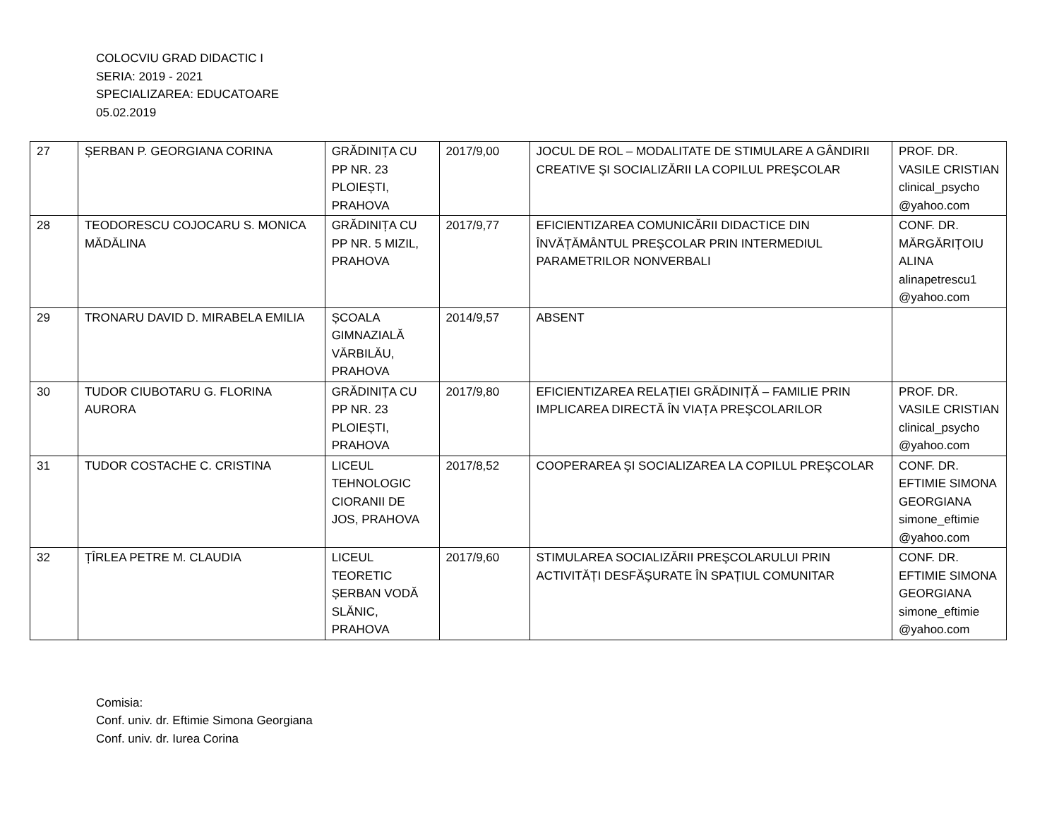COLOCVIU GRAD DIDACTIC I
SERIA: 2019 - 2021
SPECIALIZAREA: EDUCATOARE
05.02.2019
| 27 | ȘERBAN P. GEORGIANA CORINA | GRĂDINIȚA CU PP NR. 23 PLOIEȘTI, PRAHOVA | 2017/9,00 | JOCUL DE ROL – MODALITATE DE STIMULARE A GÂNDIRII CREATIVE ŞI SOCIALIZĂRII LA COPILUL PREŞCOLAR | PROF. DR. VASILE CRISTIAN clinical_psycho @yahoo.com |
| 28 | TEODORESCU COJOCARU S. MONICA MĂDĂLINA | GRĂDINIȚA CU PP NR. 5 MIZIL, PRAHOVA | 2017/9,77 | EFICIENTIZAREA COMUNICĂRII DIDACTICE DIN ÎNVĂȚĂMÂNTUL PREŞCOLAR PRIN INTERMEDIUL PARAMETRILOR NONVERBALI | CONF. DR. MĂRGĂRIȚOIU ALINA alinapetrescu1 @yahoo.com |
| 29 | TRONARU DAVID D. MIRABELA EMILIA | ȘCOALA GIMNAZIALĂ VĂRBILĂU, PRAHOVA | 2014/9,57 | ABSENT | |
| 30 | TUDOR CIUBOTARU G. FLORINA AURORA | GRĂDINIȚA CU PP NR. 23 PLOIEȘTI, PRAHOVA | 2017/9,80 | EFICIENTIZAREA RELAȚIEI GRĂDINIȚĂ – FAMILIE PRIN IMPLICAREA DIRECTĂ ÎN VIAȚA PREŞCOLARILOR | PROF. DR. VASILE CRISTIAN clinical_psycho @yahoo.com |
| 31 | TUDOR COSTACHE C. CRISTINA | LICEUL TEHNOLOGIC CIORANII DE JOS, PRAHOVA | 2017/8,52 | COOPERAREA ŞI SOCIALIZAREA LA COPILUL PREŞCOLAR | CONF. DR. EFTIMIE SIMONA GEORGIANA simone_eftimie @yahoo.com |
| 32 | ȚÎRLEA PETRE M. CLAUDIA | LICEUL TEORETIC ȘERBAN VODĂ SLĂNIC, PRAHOVA | 2017/9,60 | STIMULAREA SOCIALIZĂRII PREŞCOLARULUI PRIN ACTIVITĂȚI DESFĂŞURATE ÎN SPAȚIUL COMUNITAR | CONF. DR. EFTIMIE SIMONA GEORGIANA simone_eftimie @yahoo.com |
Comisia:
Conf. univ. dr. Eftimie Simona Georgiana
Conf. univ. dr. Iurea Corina